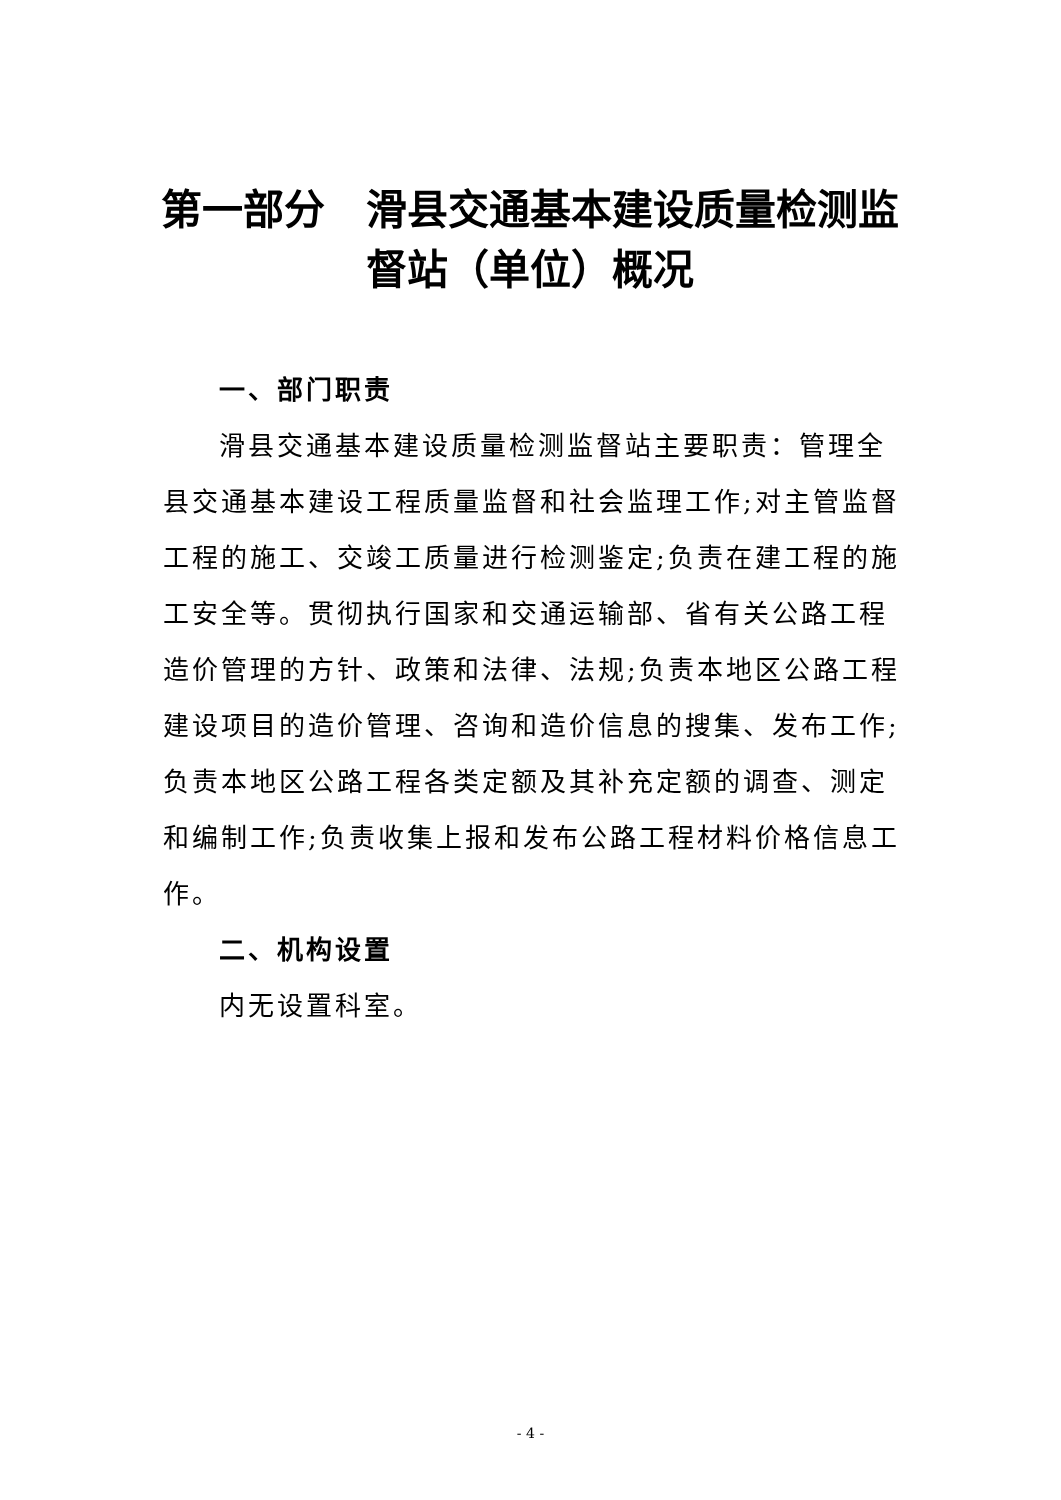第一部分　滑县交通基本建设质量检测监督站（单位）概况
一、部门职责
滑县交通基本建设质量检测监督站主要职责：管理全县交通基本建设工程质量监督和社会监理工作;对主管监督工程的施工、交竣工质量进行检测鉴定;负责在建工程的施工安全等。贯彻执行国家和交通运输部、省有关公路工程造价管理的方针、政策和法律、法规;负责本地区公路工程建设项目的造价管理、咨询和造价信息的搜集、发布工作;负责本地区公路工程各类定额及其补充定额的调查、测定和编制工作;负责收集上报和发布公路工程材料价格信息工作。
二、机构设置
内无设置科室。
- 4 -